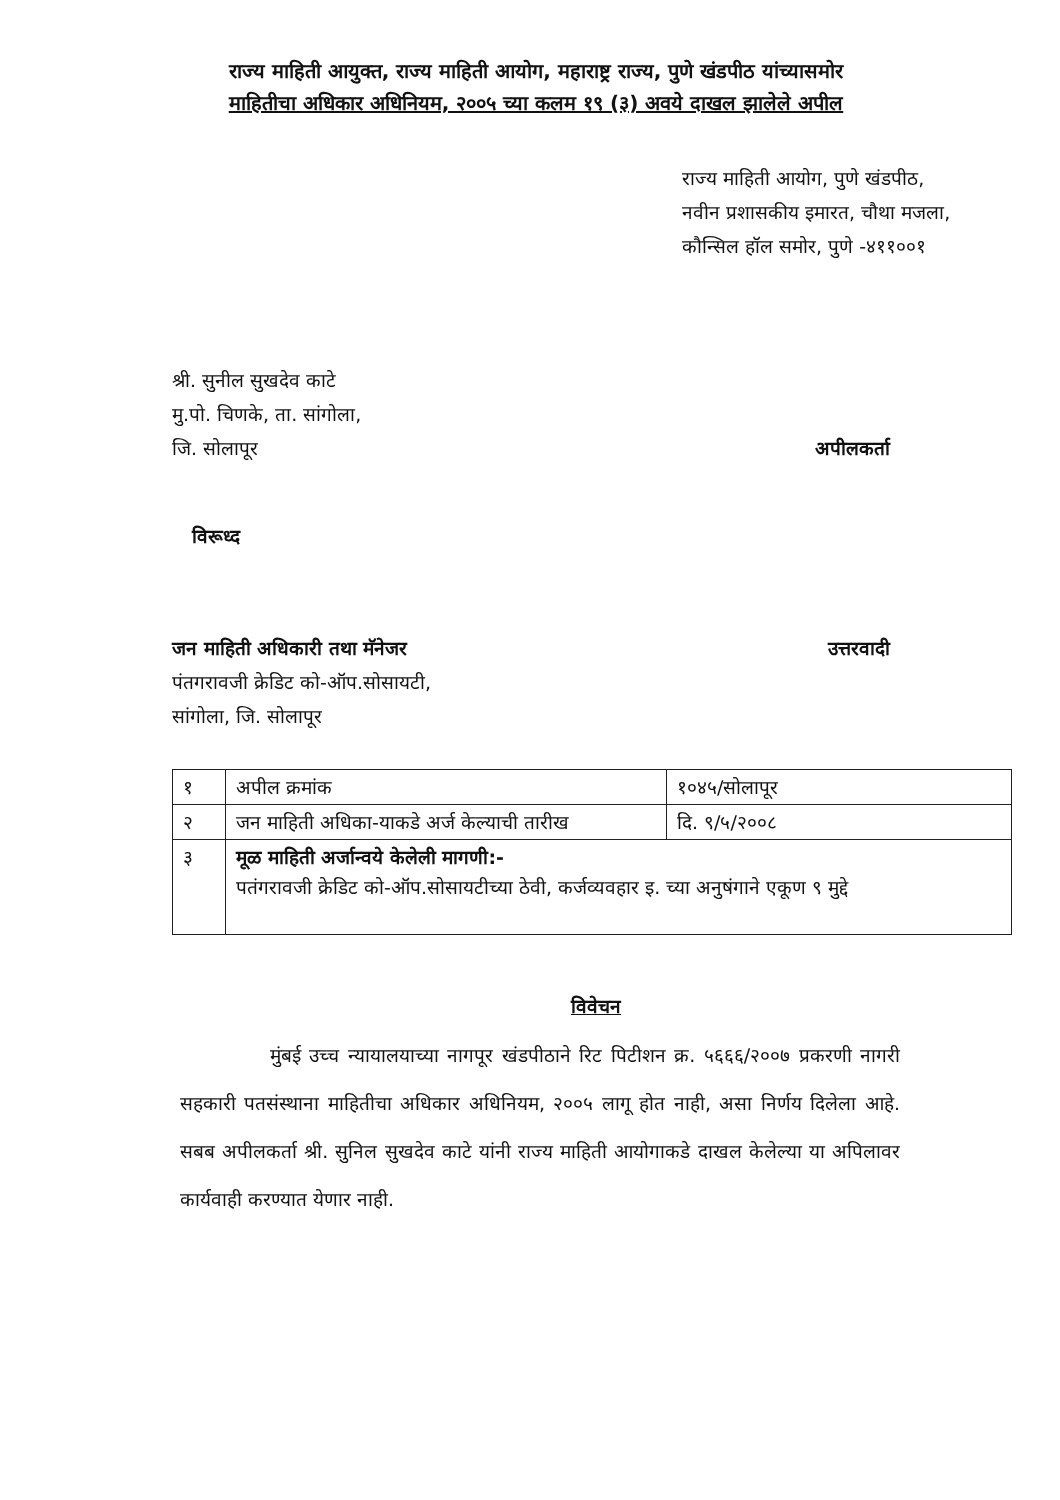राज्य माहिती आयुक्त, राज्य माहिती आयोग, महाराष्ट्र राज्य, पुणे खंडपीठ यांच्यासमोर
माहितीचा अधिकार अधिनियम, २००५ च्या कलम १९ (३) अवये दाखल झालेले अपील
राज्य माहिती आयोग, पुणे खंडपीठ,
नवीन प्रशासकीय इमारत, चौथा मजला,
कौन्सिल हॉल समोर, पुणे -४११००१
श्री. सुनील सुखदेव काटे
मु.पो. चिणके, ता. सांगोला,
जि. सोलापूर
अपीलकर्ता
विरूध्द
जन माहिती अधिकारी तथा मॅनेजर
पंतगरावजी क्रेडिट को-ऑप.सोसायटी,
सांगोला, जि. सोलापूर
उत्तरवादी
| १ | अपील क्रमांक | १०४५/सोलापूर |
| २ | जन माहिती अधिका-याकडे अर्ज केल्याची तारीख | दि. ९/५/२००८ |
| ३ | मूळ माहिती अर्जान्वये केलेली मागणी:- पतंगरावजी क्रेडिट को-ऑप.सोसायटीच्या ठेवी, कर्जव्यवहार इ. च्या अनुषंगाने एकूण ९ मुद्दे | |
विवेचन
मुंबई उच्च न्यायालयाच्या नागपूर खंडपीठाने रिट पिटीशन क्र. ५६६६/२००७ प्रकरणी नागरी सहकारी पतसंस्थाना माहितीचा अधिकार अधिनियम, २००५ लागू होत नाही, असा निर्णय दिलेला आहे. सबब अपीलकर्ता श्री. सुनिल सुखदेव काटे यांनी राज्य माहिती आयोगाकडे दाखल केलेल्या या अपिलावर कार्यवाही करण्यात येणार नाही.